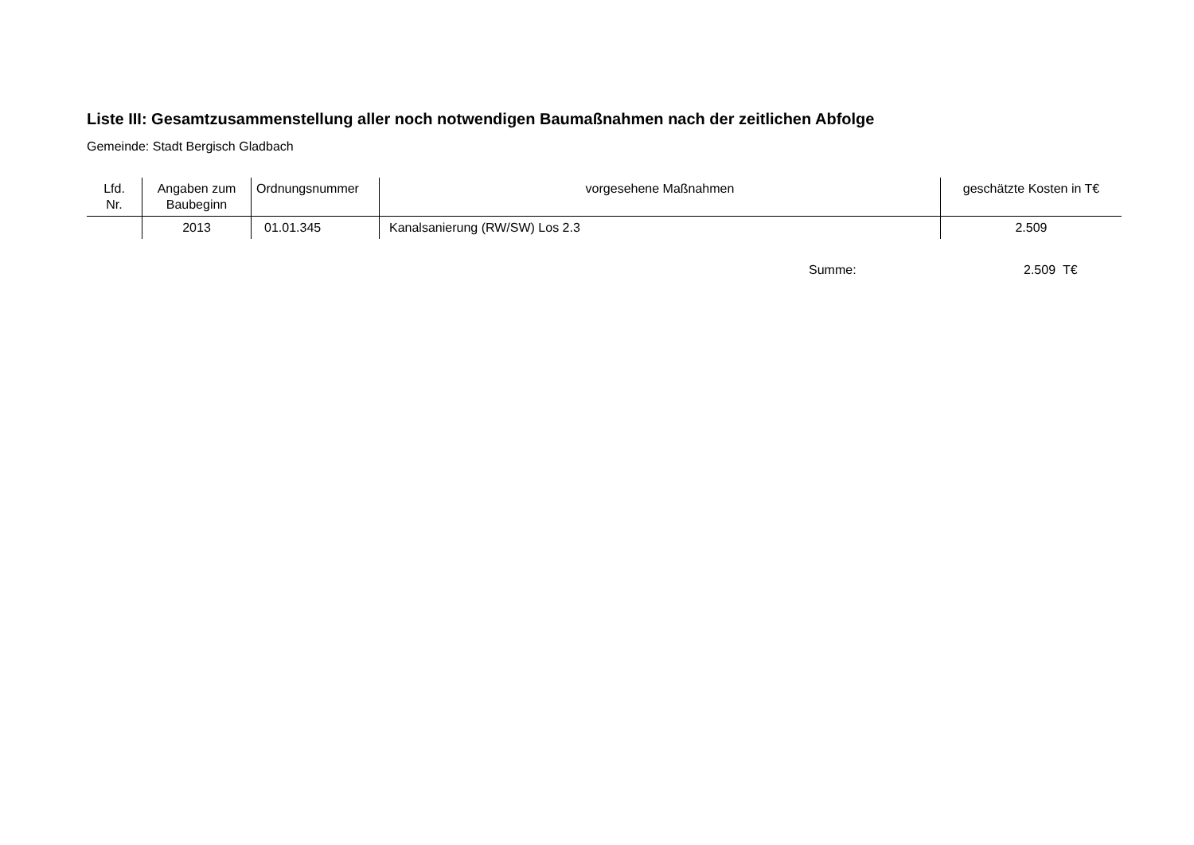Liste III: Gesamtzusammenstellung aller noch notwendigen Baumaßnahmen nach der zeitlichen Abfolge
Gemeinde: Stadt Bergisch Gladbach
| Lfd. Nr. | Angaben zum Baubeginn | Ordnungsnummer | vorgesehene Maßnahmen | geschätzte Kosten in T€ |
| --- | --- | --- | --- | --- |
| | 2013 | 01.01.345 | Kanalsanierung (RW/SW) Los 2.3 | 2.509 |
Summe: 2.509 T€